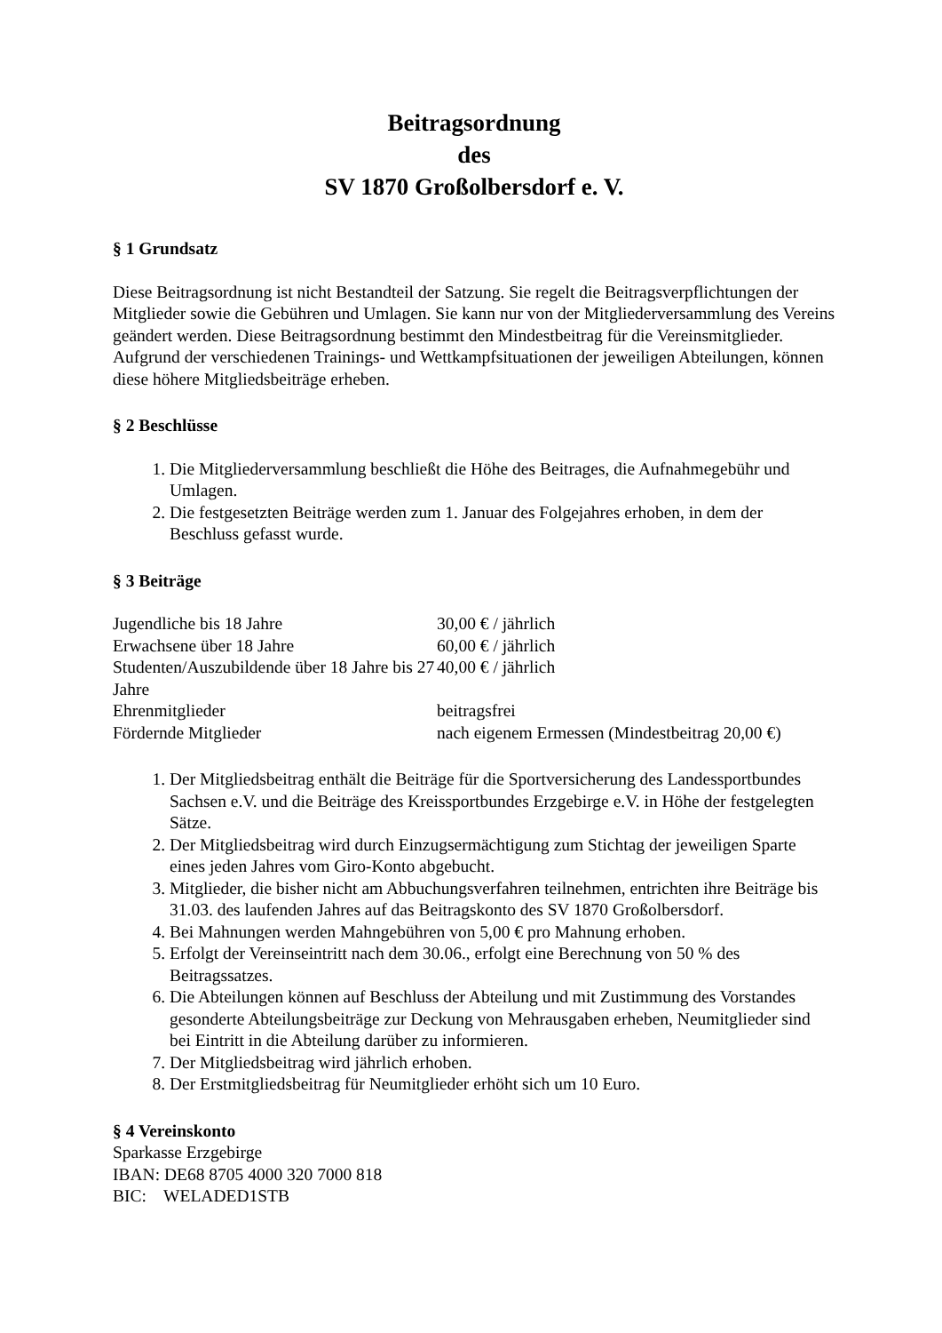Beitragsordnung
des
SV 1870 Großolbersdorf e. V.
§ 1 Grundsatz
Diese Beitragsordnung ist nicht Bestandteil der Satzung. Sie regelt die Beitragsverpflichtungen der Mitglieder sowie die Gebühren und Umlagen. Sie kann nur von der Mitgliederversammlung des Vereins geändert werden. Diese Beitragsordnung bestimmt den Mindestbeitrag für die Vereinsmitglieder. Aufgrund der verschiedenen Trainings- und Wettkampfsituationen der jeweiligen Abteilungen, können diese höhere Mitgliedsbeiträge erheben.
§ 2 Beschlüsse
1. Die Mitgliederversammlung beschließt die Höhe des Beitrages, die Aufnahmegebühr und Umlagen.
2. Die festgesetzten Beiträge werden zum 1. Januar des Folgejahres erhoben, in dem der Beschluss gefasst wurde.
§ 3 Beiträge
| Jugendliche bis 18 Jahre | 30,00 € / jährlich |
| Erwachsene über 18 Jahre | 60,00 € / jährlich |
| Studenten/Auszubildende über 18 Jahre bis 27 Jahre | 40,00 € / jährlich |
| Ehrenmitglieder | beitragsfrei |
| Fördernde Mitglieder | nach eigenem Ermessen (Mindestbeitrag 20,00 €) |
1. Der Mitgliedsbeitrag enthält die Beiträge für die Sportversicherung des Landessportbundes Sachsen e.V. und die Beiträge des Kreissportbundes Erzgebirge e.V. in Höhe der festgelegten Sätze.
2. Der Mitgliedsbeitrag wird durch Einzugsermächtigung zum Stichtag der jeweiligen Sparte eines jeden Jahres vom Giro-Konto abgebucht.
3. Mitglieder, die bisher nicht am Abbuchungsverfahren teilnehmen, entrichten ihre Beiträge bis 31.03. des laufenden Jahres auf das Beitragskonto des SV 1870 Großolbersdorf.
4. Bei Mahnungen werden Mahngebühren von 5,00 € pro Mahnung erhoben.
5. Erfolgt der Vereinseintritt nach dem 30.06., erfolgt eine Berechnung von 50 % des Beitragssatzes.
6. Die Abteilungen können auf Beschluss der Abteilung und mit Zustimmung des Vorstandes gesonderte Abteilungsbeiträge zur Deckung von Mehrausgaben erheben, Neumitglieder sind bei Eintritt in die Abteilung darüber zu informieren.
7. Der Mitgliedsbeitrag wird jährlich erhoben.
8. Der Erstmitgliedsbeitrag für Neumitglieder erhöht sich um 10 Euro.
§ 4 Vereinskonto
Sparkasse Erzgebirge
IBAN: DE68 8705 4000 320 7000 818
BIC: WELADED1STB